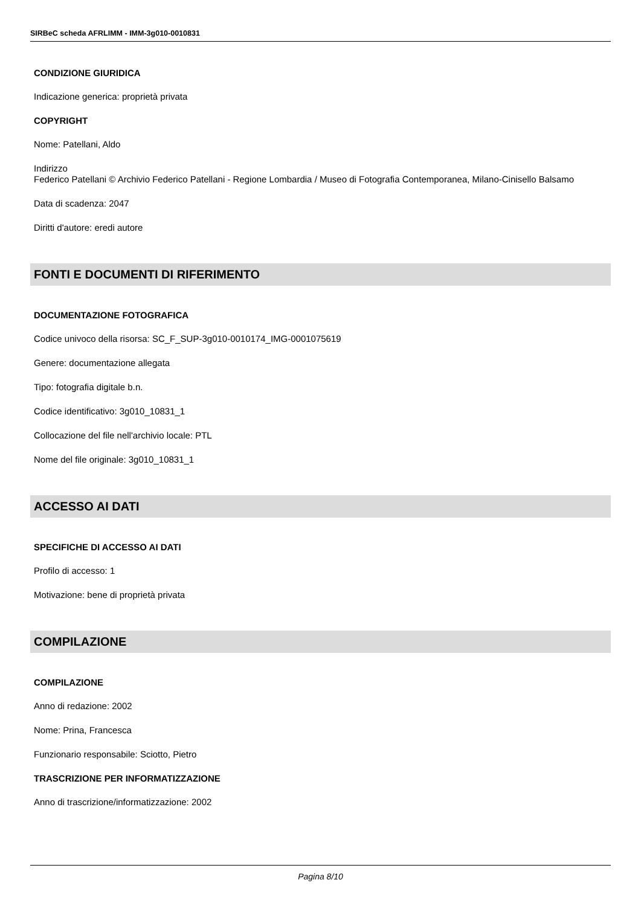SIRBeC scheda AFRLIMM - IMM-3g010-0010831
CONDIZIONE GIURIDICA
Indicazione generica: proprietà privata
COPYRIGHT
Nome: Patellani, Aldo
Indirizzo
Federico Patellani © Archivio Federico Patellani - Regione Lombardia / Museo di Fotografia Contemporanea, Milano-Cinisello Balsamo
Data di scadenza: 2047
Diritti d'autore: eredi autore
FONTI E DOCUMENTI DI RIFERIMENTO
DOCUMENTAZIONE FOTOGRAFICA
Codice univoco della risorsa: SC_F_SUP-3g010-0010174_IMG-0001075619
Genere: documentazione allegata
Tipo: fotografia digitale b.n.
Codice identificativo: 3g010_10831_1
Collocazione del file nell'archivio locale: PTL
Nome del file originale: 3g010_10831_1
ACCESSO AI DATI
SPECIFICHE DI ACCESSO AI DATI
Profilo di accesso: 1
Motivazione: bene di proprietà privata
COMPILAZIONE
COMPILAZIONE
Anno di redazione: 2002
Nome: Prina, Francesca
Funzionario responsabile: Sciotto, Pietro
TRASCRIZIONE PER INFORMATIZZAZIONE
Anno di trascrizione/informatizzazione: 2002
Pagina 8/10